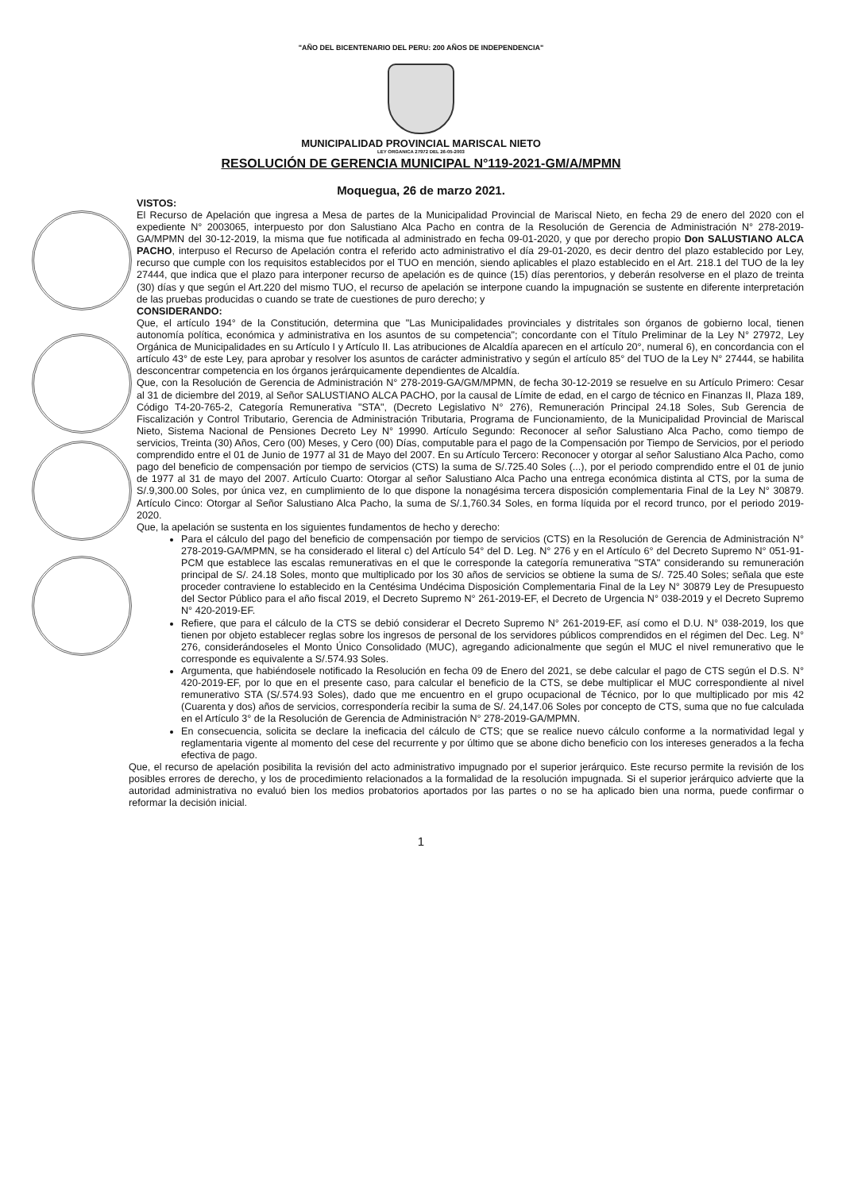"AÑO DEL BICENTENARIO DEL PERU: 200 AÑOS DE INDEPENDENCIA"
MUNICIPALIDAD PROVINCIAL MARISCAL NIETO
LEY ORGANICA 27972 DEL 26-05-2003
RESOLUCIÓN DE GERENCIA MUNICIPAL N°119-2021-GM/A/MPMN
Moquegua, 26 de marzo 2021.
VISTOS:
El Recurso de Apelación que ingresa a Mesa de partes de la Municipalidad Provincial de Mariscal Nieto, en fecha 29 de enero del 2020 con el expediente N° 2003065, interpuesto por don Salustiano Alca Pacho en contra de la Resolución de Gerencia de Administración N° 278-2019-GA/MPMN del 30-12-2019, la misma que fue notificada al administrado en fecha 09-01-2020, y que por derecho propio Don SALUSTIANO ALCA PACHO, interpuso el Recurso de Apelación contra el referido acto administrativo el día 29-01-2020, es decir dentro del plazo establecido por Ley, recurso que cumple con los requisitos establecidos por el TUO en mención, siendo aplicables el plazo establecido en el Art. 218.1 del TUO de la ley 27444, que indica que el plazo para interponer recurso de apelación es de quince (15) días perentorios, y deberán resolverse en el plazo de treinta (30) días y que según el Art.220 del mismo TUO, el recurso de apelación se interpone cuando la impugnación se sustente en diferente interpretación de las pruebas producidas o cuando se trate de cuestiones de puro derecho; y
CONSIDERANDO:
Que, el artículo 194° de la Constitución, determina que "Las Municipalidades provinciales y distritales son órganos de gobierno local, tienen autonomía política, económica y administrativa en los asuntos de su competencia"; concordante con el Título Preliminar de la Ley N° 27972, Ley Orgánica de Municipalidades en su Artículo I y Artículo II. Las atribuciones de Alcaldía aparecen en el artículo 20°, numeral 6), en concordancia con el artículo 43° de este Ley, para aprobar y resolver los asuntos de carácter administrativo y según el artículo 85° del TUO de la Ley N° 27444, se habilita desconcentrar competencia en los órganos jerárquicamente dependientes de Alcaldía.
Que, con la Resolución de Gerencia de Administración N° 278-2019-GA/GM/MPMN, de fecha 30-12-2019 se resuelve en su Artículo Primero: Cesar al 31 de diciembre del 2019, al Señor SALUSTIANO ALCA PACHO, por la causal de Límite de edad, en el cargo de técnico en Finanzas II, Plaza 189, Código T4-20-765-2, Categoría Remunerativa "STA", (Decreto Legislativo N° 276), Remuneración Principal 24.18 Soles, Sub Gerencia de Fiscalización y Control Tributario, Gerencia de Administración Tributaria, Programa de Funcionamiento, de la Municipalidad Provincial de Mariscal Nieto, Sistema Nacional de Pensiones Decreto Ley N° 19990. Artículo Segundo: Reconocer al señor Salustiano Alca Pacho, como tiempo de servicios, Treinta (30) Años, Cero (00) Meses, y Cero (00) Días, computable para el pago de la Compensación por Tiempo de Servicios, por el periodo comprendido entre el 01 de Junio de 1977 al 31 de Mayo del 2007. En su Artículo Tercero: Reconocer y otorgar al señor Salustiano Alca Pacho, como pago del beneficio de compensación por tiempo de servicios (CTS) la suma de S/.725.40 Soles (...), por el periodo comprendido entre el 01 de junio de 1977 al 31 de mayo del 2007. Artículo Cuarto: Otorgar al señor Salustiano Alca Pacho una entrega económica distinta al CTS, por la suma de S/.9,300.00 Soles, por única vez, en cumplimiento de lo que dispone la nonagésima tercera disposición complementaria Final de la Ley N° 30879. Artículo Cinco: Otorgar al Señor Salustiano Alca Pacho, la suma de S/.1,760.34 Soles, en forma líquida por el record trunco, por el periodo 2019-2020.
Que, la apelación se sustenta en los siguientes fundamentos de hecho y derecho:
Para el cálculo del pago del beneficio de compensación por tiempo de servicios (CTS) en la Resolución de Gerencia de Administración N° 278-2019-GA/MPMN, se ha considerado el literal c) del Artículo 54° del D. Leg. N° 276 y en el Artículo 6° del Decreto Supremo N° 051-91-PCM que establece las escalas remunerativas en el que le corresponde la categoría remunerativa "STA" considerando su remuneración principal de S/. 24.18 Soles, monto que multiplicado por los 30 años de servicios se obtiene la suma de S/. 725.40 Soles; señala que este proceder contraviene lo establecido en la Centésima Undécima Disposición Complementaria Final de la Ley N° 30879 Ley de Presupuesto del Sector Público para el año fiscal 2019, el Decreto Supremo N° 261-2019-EF, el Decreto de Urgencia N° 038-2019 y el Decreto Supremo N° 420-2019-EF.
Refiere, que para el cálculo de la CTS se debió considerar el Decreto Supremo N° 261-2019-EF, así como el D.U. N° 038-2019, los que tienen por objeto establecer reglas sobre los ingresos de personal de los servidores públicos comprendidos en el régimen del Dec. Leg. N° 276, considerándoseles el Monto Único Consolidado (MUC), agregando adicionalmente que según el MUC el nivel remunerativo que le corresponde es equivalente a S/.574.93 Soles.
Argumenta, que habiéndosele notificado la Resolución en fecha 09 de Enero del 2021, se debe calcular el pago de CTS según el D.S. N° 420-2019-EF, por lo que en el presente caso, para calcular el beneficio de la CTS, se debe multiplicar el MUC correspondiente al nivel remunerativo STA (S/.574.93 Soles), dado que me encuentro en el grupo ocupacional de Técnico, por lo que multiplicado por mis 42 (Cuarenta y dos) años de servicios, correspondería recibir la suma de S/. 24,147.06 Soles por concepto de CTS, suma que no fue calculada en el Artículo 3° de la Resolución de Gerencia de Administración N° 278-2019-GA/MPMN.
En consecuencia, solicita se declare la ineficacia del cálculo de CTS; que se realice nuevo cálculo conforme a la normatividad legal y reglamentaria vigente al momento del cese del recurrente y por último que se abone dicho beneficio con los intereses generados a la fecha efectiva de pago.
Que, el recurso de apelación posibilita la revisión del acto administrativo impugnado por el superior jerárquico. Este recurso permite la revisión de los posibles errores de derecho, y los de procedimiento relacionados a la formalidad de la resolución impugnada. Si el superior jerárquico advierte que la autoridad administrativa no evaluó bien los medios probatorios aportados por las partes o no se ha aplicado bien una norma, puede confirmar o reformar la decisión inicial.
1